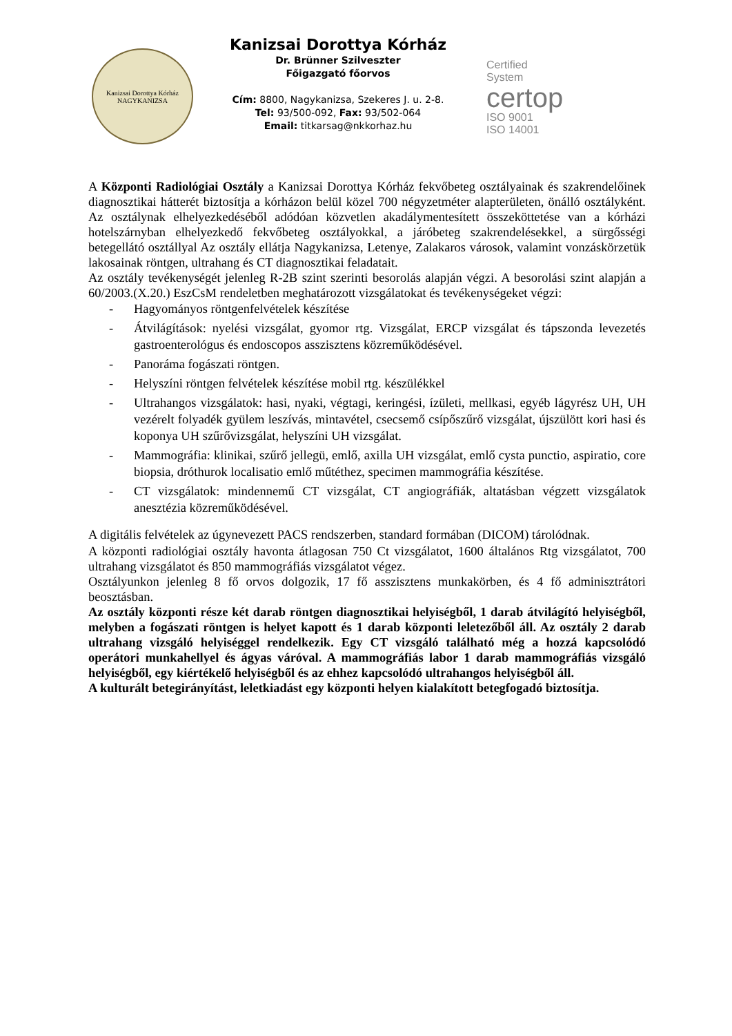Kanizsai Dorottya Kórház
NAGYKANIZSA
Kanizsai Dorottya Kórház
Dr. Brünner Szilveszter
Főigazgató főorvos
Cím: 8800, Nagykanizsa, Szekeres J. u. 2-8.
Tel: 93/500-092, Fax: 93/502-064
Email: titkarsag@nkkorhaz.hu
Certified
System
certop
ISO 9001
ISO 14001
A Központi Radiológiai Osztály a Kanizsai Dorottya Kórház fekvőbeteg osztályainak és szakrendelőinek diagnosztikai hátterét biztosítja a kórházon belül közel 700 négyzetméter alapterületen, önálló osztályként. Az osztálynak elhelyezkedéséből adódóan közvetlen akadálymentesített összeköttetése van a kórházi hotelszárnyban elhelyezkedő fekvőbeteg osztályokkal, a járóbeteg szakrendelésekkel, a sürgősségi betegellátó osztállyal Az osztály ellátja Nagykanizsa, Letenye, Zalakaros városok, valamint vonzáskörzetük lakosainak röntgen, ultrahang és CT diagnosztikai feladatait.
Az osztály tevékenységét jelenleg R-2B szint szerinti besorolás alapján végzi. A besorolási szint alapján a 60/2003.(X.20.) EszCsM rendeletben meghatározott vizsgálatokat és tevékenységeket végzi:
- Hagyományos röntgenfelvételek készítése
- Átvilágítások: nyelési vizsgálat, gyomor rtg. Vizsgálat, ERCP vizsgálat és tápszonda levezetés gastroenterológus és endoscopos asszisztens közreműködésével.
- Panoráma fogászati röntgen.
- Helyszíni röntgen felvételek készítése mobil rtg. készülékkel
- Ultrahangos vizsgálatok: hasi, nyaki, végtagi, keringési, ízületi, mellkasi, egyéb lágyrész UH, UH vezérelt folyadék gyülem leszívás, mintavétel, csecsemő csípőszűrő vizsgálat, újszülött kori hasi és koponya UH szűrővizsgálat, helyszíni UH vizsgálat.
- Mammográfia: klinikai, szűrő jellegü, emlő, axilla UH vizsgálat, emlő cysta punctio, aspiratio, core biopsia, dróthurok localisatio emlő műtéthez, specimen mammográfia készítése.
- CT vizsgálatok: mindennemű CT vizsgálat, CT angiográfiák, altatásban végzett vizsgálatok anesztézia közreműködésével.
A digitális felvételek az úgynevezett PACS rendszerben, standard formában (DICOM) tárolódnak.
A központi radiológiai osztály havonta átlagosan 750 Ct vizsgálatot, 1600 általános Rtg vizsgálatot, 700 ultrahang vizsgálatot és 850 mammográfiás vizsgálatot végez.
Osztályunkon jelenleg 8 fő orvos dolgozik, 17 fő asszisztens munkakörben, és 4 fő adminisztrátori beosztásban.
Az osztály központi része két darab röntgen diagnosztikai helyiségből, 1 darab átvilágító helyiségből, melyben a fogászati röntgen is helyet kapott és 1 darab központi leletezőből áll. Az osztály 2 darab ultrahang vizsgáló helyiséggel rendelkezik. Egy CT vizsgáló található még a hozzá kapcsolódó operátori munkahellyel és ágyas váróval. A mammográfiás labor 1 darab mammográfiás vizsgáló helyiségből, egy kiértékelő helyiségből és az ehhez kapcsolódó ultrahangos helyiségből áll.
A kulturált betegirányítást, leletkiadást egy központi helyen kialakított betegfogadó biztosítja.